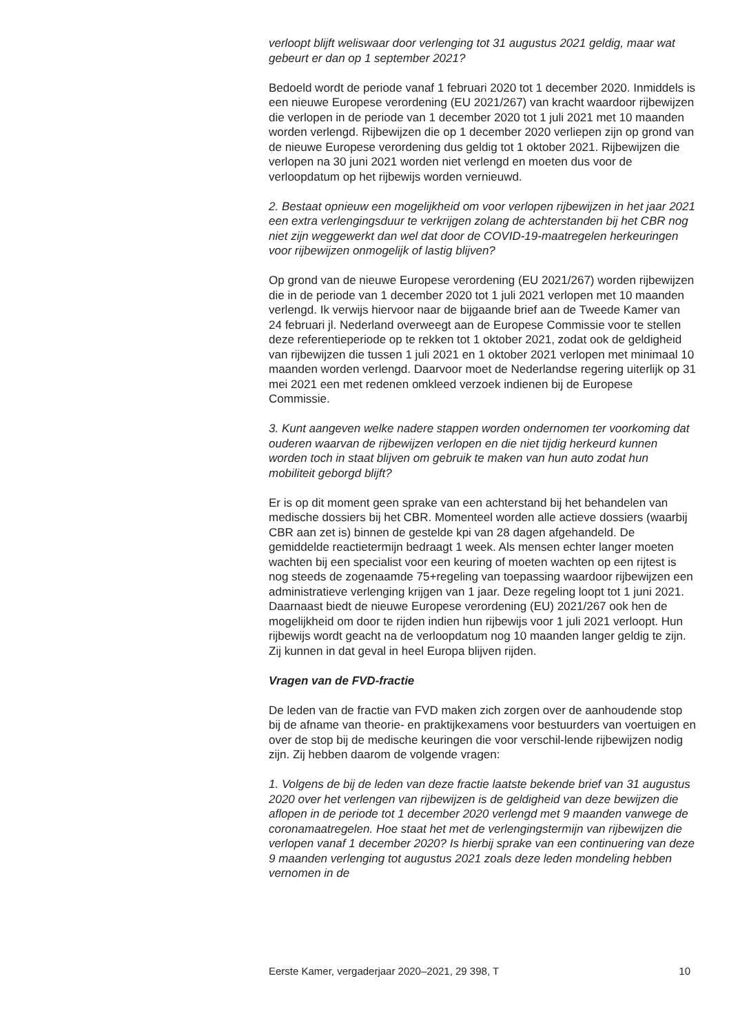verloopt blijft weliswaar door verlenging tot 31 augustus 2021 geldig, maar wat gebeurt er dan op 1 september 2021?
Bedoeld wordt de periode vanaf 1 februari 2020 tot 1 december 2020. Inmiddels is een nieuwe Europese verordening (EU 2021/267) van kracht waardoor rijbewijzen die verlopen in de periode van 1 december 2020 tot 1 juli 2021 met 10 maanden worden verlengd. Rijbewijzen die op 1 december 2020 verliepen zijn op grond van de nieuwe Europese verordening dus geldig tot 1 oktober 2021. Rijbewijzen die verlopen na 30 juni 2021 worden niet verlengd en moeten dus voor de verloopdatum op het rijbewijs worden vernieuwd.
2. Bestaat opnieuw een mogelijkheid om voor verlopen rijbewijzen in het jaar 2021 een extra verlengingsduur te verkrijgen zolang de achterstanden bij het CBR nog niet zijn weggewerkt dan wel dat door de COVID-19-maatregelen herkeuringen voor rijbewijzen onmogelijk of lastig blijven?
Op grond van de nieuwe Europese verordening (EU 2021/267) worden rijbewijzen die in de periode van 1 december 2020 tot 1 juli 2021 verlopen met 10 maanden verlengd. Ik verwijs hiervoor naar de bijgaande brief aan de Tweede Kamer van 24 februari jl. Nederland overweegt aan de Europese Commissie voor te stellen deze referentieperiode op te rekken tot 1 oktober 2021, zodat ook de geldigheid van rijbewijzen die tussen 1 juli 2021 en 1 oktober 2021 verlopen met minimaal 10 maanden worden verlengd. Daarvoor moet de Nederlandse regering uiterlijk op 31 mei 2021 een met redenen omkleed verzoek indienen bij de Europese Commissie.
3. Kunt aangeven welke nadere stappen worden ondernomen ter voorkoming dat ouderen waarvan de rijbewijzen verlopen en die niet tijdig herkeurd kunnen worden toch in staat blijven om gebruik te maken van hun auto zodat hun mobiliteit geborgd blijft?
Er is op dit moment geen sprake van een achterstand bij het behandelen van medische dossiers bij het CBR. Momenteel worden alle actieve dossiers (waarbij CBR aan zet is) binnen de gestelde kpi van 28 dagen afgehandeld. De gemiddelde reactietermijn bedraagt 1 week. Als mensen echter langer moeten wachten bij een specialist voor een keuring of moeten wachten op een rijtest is nog steeds de zogenaamde 75+regeling van toepassing waardoor rijbewijzen een administratieve verlenging krijgen van 1 jaar. Deze regeling loopt tot 1 juni 2021.
Daarnaast biedt de nieuwe Europese verordening (EU) 2021/267 ook hen de mogelijkheid om door te rijden indien hun rijbewijs voor 1 juli 2021 verloopt. Hun rijbewijs wordt geacht na de verloopdatum nog 10 maanden langer geldig te zijn. Zij kunnen in dat geval in heel Europa blijven rijden.
Vragen van de FVD-fractie
De leden van de fractie van FVD maken zich zorgen over de aanhoudende stop bij de afname van theorie- en praktijkexamens voor bestuurders van voertuigen en over de stop bij de medische keuringen die voor verschil-lende rijbewijzen nodig zijn. Zij hebben daarom de volgende vragen:
1. Volgens de bij de leden van deze fractie laatste bekende brief van 31 augustus 2020 over het verlengen van rijbewijzen is de geldigheid van deze bewijzen die aflopen in de periode tot 1 december 2020 verlengd met 9 maanden vanwege de coronamaatregelen. Hoe staat het met de verlengingstermijn van rijbewijzen die verlopen vanaf 1 december 2020? Is hierbij sprake van een continuering van deze 9 maanden verlenging tot augustus 2021 zoals deze leden mondeling hebben vernomen in de
Eerste Kamer, vergaderjaar 2020–2021, 29 398, T 10